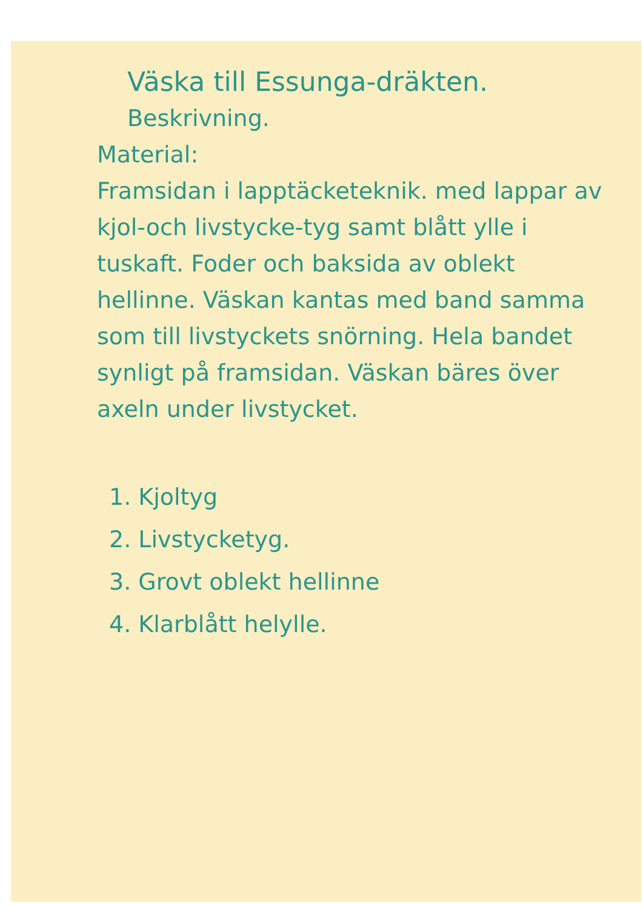Väska till Essunga-dräkten.
Beskrivning.
Material:
Framsidan i lapptäcketeknik. med lappar av kjol-och livstycke-tyg samt blått ylle i tuskaft. Foder och baksida av oblekt hellinne. Väskan kantas med band samma som till livstyckets snörning. Hela bandet synligt på framsidan. Väskan bäres över axeln under livstycket.
1. Kjoltyg
2. Livstycketyg.
3. Grovt oblekt hellinne
4. Klarblått helylle.